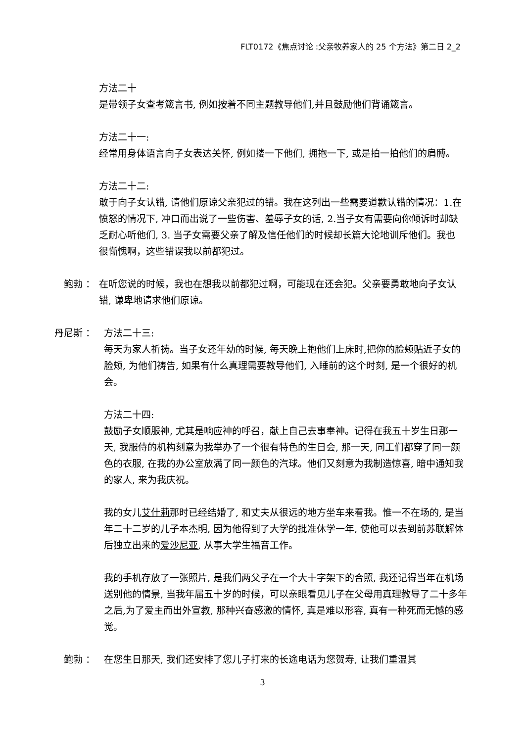FLT0172《焦点讨论 :父亲牧养家人的 25 个方法》第二日 2_2
方法二十
是带领子女查考箴言书, 例如按着不同主题教导他们,并且鼓励他们背诵箴言。
方法二十一:
经常用身体语言向子女表达关怀, 例如搂一下他们, 拥抱一下, 或是拍一拍他们的肩膊。
方法二十二:
敢于向子女认错, 请他们原谅父亲犯过的错。我在这列出一些需要道歉认错的情况：1.在愤怒的情况下, 冲口而出说了一些伤害、羞辱子女的话, 2.当子女有需要向你倾诉时却缺乏耐心听他们, 3. 当子女需要父亲了解及信任他们的时候却长篇大论地训斥他们。我也很惭愧啊，这些错误我以前都犯过。
鲍勃 ： 在听您说的时候，我也在想我以前都犯过啊，可能现在还会犯。父亲要勇敢地向子女认错, 谦卑地请求他们原谅。
丹尼斯 ： 方法二十三:
每天为家人祈祷。当子女还年幼的时候, 每天晚上抱他们上床时,把你的脸颊贴近子女的脸颊, 为他们祷告, 如果有什么真理需要教导他们, 入睡前的这个时刻, 是一个很好的机会。
方法二十四:
鼓励子女顺服神, 尤其是响应神的呼召，献上自己去事奉神。记得在我五十岁生日那一天, 我服侍的机构刻意为我举办了一个很有特色的生日会, 那一天, 同工们都穿了同一颜色的衣服, 在我的办公室放满了同一颜色的汽球。他们又刻意为我制造惊喜, 暗中通知我的家人, 来为我庆祝。
我的女儿艾什莉那时已经结婚了, 和丈夫从很远的地方坐车来看我。惟一不在场的, 是当年二十二岁的儿子本杰明, 因为他得到了大学的批准休学一年, 使他可以去到前苏联解体后独立出来的爱沙尼亚, 从事大学生福音工作。
我的手机存放了一张照片, 是我们两父子在一个大十字架下的合照, 我还记得当年在机场送别他的情景, 当我年届五十岁的时候，可以亲眼看见儿子在父母用真理教导了二十多年之后,为了爱主而出外宣教, 那种兴奋感激的情怀, 真是难以形容, 真有一种死而无憾的感觉。
鲍勃 ： 在您生日那天, 我们还安排了您儿子打来的长途电话为您贺寿, 让我们重温其
3